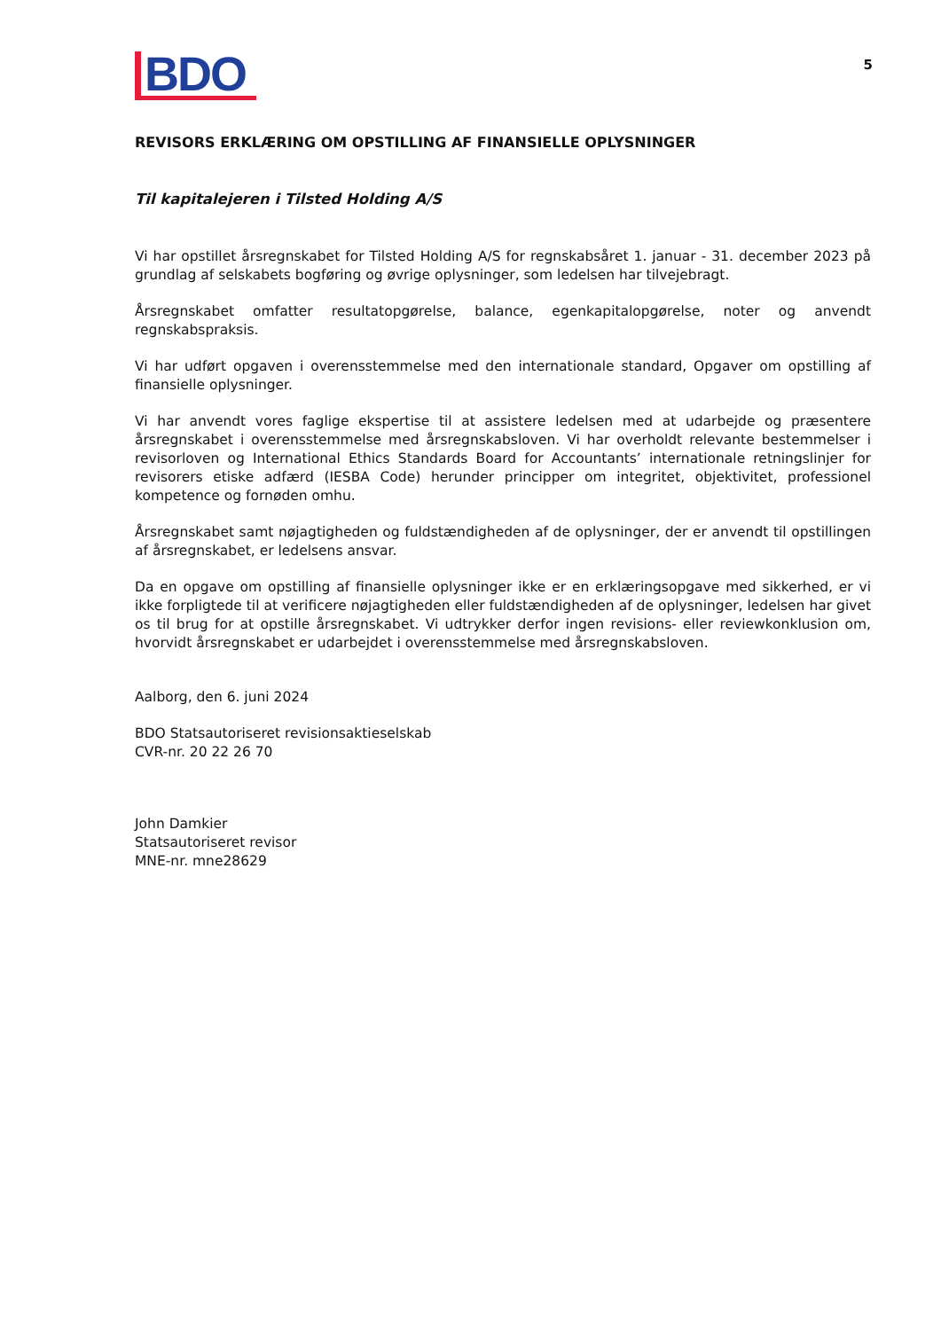BDO
5
REVISORS ERKLÆRING OM OPSTILLING AF FINANSIELLE OPLYSNINGER
Til kapitalejeren i Tilsted Holding A/S
Vi har opstillet årsregnskabet for Tilsted Holding A/S for regnskabsåret 1. januar - 31. december 2023 på grundlag af selskabets bogføring og øvrige oplysninger, som ledelsen har tilvejebragt.
Årsregnskabet omfatter resultatopgørelse, balance, egenkapitalopgørelse, noter og anvendt regnskabspraksis.
Vi har udført opgaven i overensstemmelse med den internationale standard, Opgaver om opstilling af finansielle oplysninger.
Vi har anvendt vores faglige ekspertise til at assistere ledelsen med at udarbejde og præsentere årsregnskabet i overensstemmelse med årsregnskabsloven. Vi har overholdt relevante bestemmelser i revisorloven og International Ethics Standards Board for Accountants’ internationale retningslinjer for revisorers etiske adfærd (IESBA Code) herunder principper om integritet, objektivitet, professionel kompetence og fornøden omhu.
Årsregnskabet samt nøjagtigheden og fuldstændigheden af de oplysninger, der er anvendt til opstillingen af årsregnskabet, er ledelsens ansvar.
Da en opgave om opstilling af finansielle oplysninger ikke er en erklæringsopgave med sikkerhed, er vi ikke forpligtede til at verificere nøjagtigheden eller fuldstændigheden af de oplysninger, ledelsen har givet os til brug for at opstille årsregnskabet. Vi udtrykker derfor ingen revisions- eller reviewkonklusion om, hvorvidt årsregnskabet er udarbejdet i overensstemmelse med årsregnskabsloven.
Aalborg, den 6. juni 2024
BDO Statsautoriseret revisionsaktieselskab
CVR-nr. 20 22 26 70
John Damkier
Statsautoriseret revisor
MNE-nr. mne28629